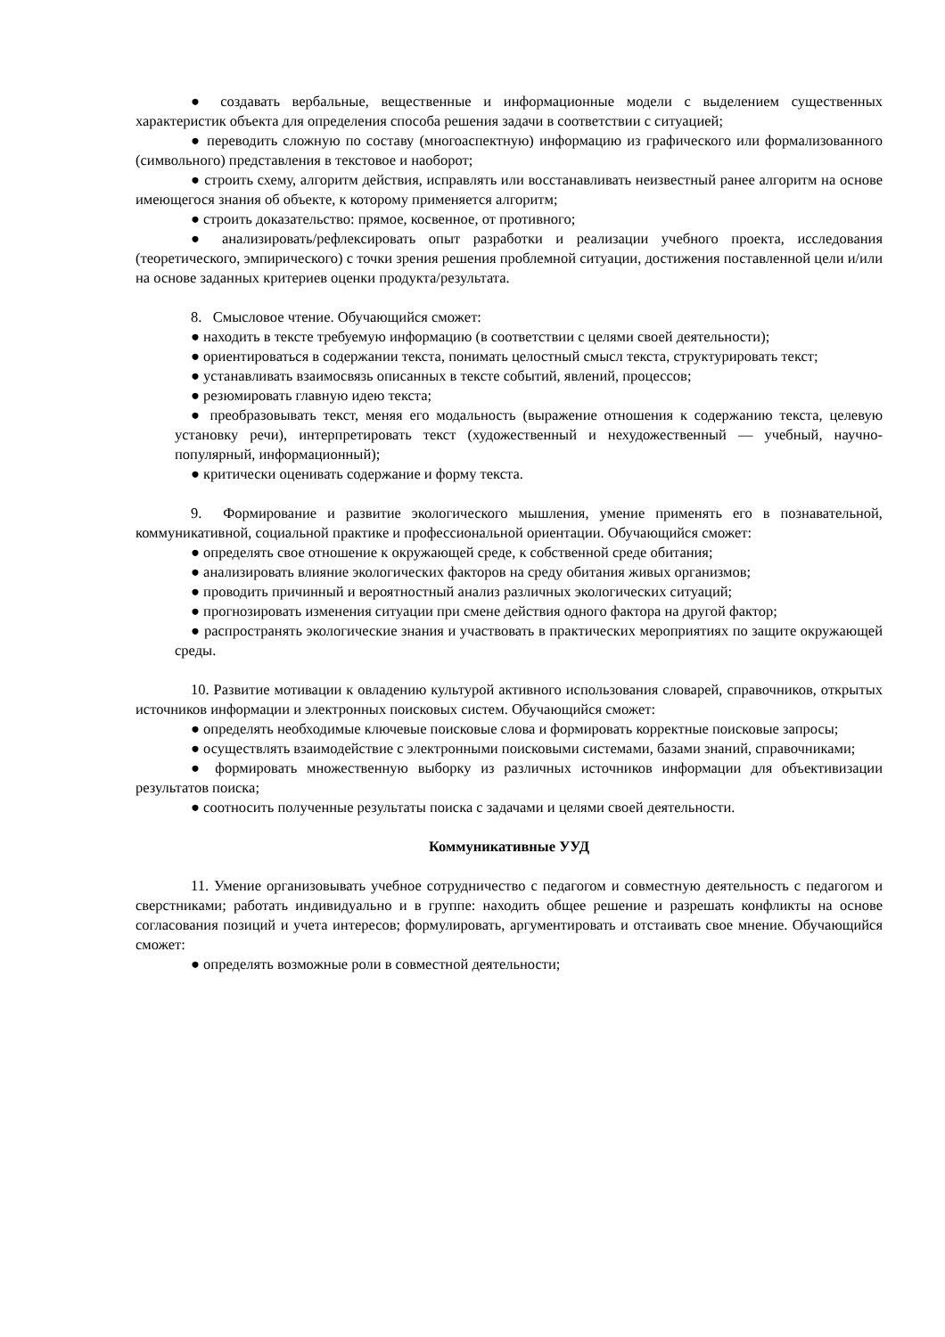● создавать вербальные, вещественные и информационные модели с выделением существенных характеристик объекта для определения способа решения задачи в соответствии с ситуацией;
● переводить сложную по составу (многоаспектную) информацию из графического или формализованного (символьного) представления в текстовое и наоборот;
● строить схему, алгоритм действия, исправлять или восстанавливать неизвестный ранее алгоритм на основе имеющегося знания об объекте, к которому применяется алгоритм;
● строить доказательство: прямое, косвенное, от противного;
● анализировать/рефлексировать опыт разработки и реализации учебного проекта, исследования (теоретического, эмпирического) с точки зрения решения проблемной ситуации, достижения поставленной цели и/или на основе заданных критериев оценки продукта/результата.
8. Смысловое чтение. Обучающийся сможет:
● находить в тексте требуемую информацию (в соответствии с целями своей деятельности);
● ориентироваться в содержании текста, понимать целостный смысл текста, структурировать текст;
● устанавливать взаимосвязь описанных в тексте событий, явлений, процессов;
● резюмировать главную идею текста;
● преобразовывать текст, меняя его модальность (выражение отношения к содержанию текста, целевую установку речи), интерпретировать текст (художественный и нехудожественный — учебный, научно-популярный, информационный);
● критически оценивать содержание и форму текста.
9. Формирование и развитие экологического мышления, умение применять его в познавательной, коммуникативной, социальной практике и профессиональной ориентации. Обучающийся сможет:
● определять свое отношение к окружающей среде, к собственной среде обитания;
● анализировать влияние экологических факторов на среду обитания живых организмов;
● проводить причинный и вероятностный анализ различных экологических ситуаций;
● прогнозировать изменения ситуации при смене действия одного фактора на другой фактор;
● распространять экологические знания и участвовать в практических мероприятиях по защите окружающей среды.
10. Развитие мотивации к овладению культурой активного использования словарей, справочников, открытых источников информации и электронных поисковых систем. Обучающийся сможет:
● определять необходимые ключевые поисковые слова и формировать корректные поисковые запросы;
● осуществлять взаимодействие с электронными поисковыми системами, базами знаний, справочниками;
● формировать множественную выборку из различных источников информации для объективизации результатов поиска;
● соотносить полученные результаты поиска с задачами и целями своей деятельности.
Коммуникативные УУД
11. Умение организовывать учебное сотрудничество с педагогом и совместную деятельность с педагогом и сверстниками; работать индивидуально и в группе: находить общее решение и разрешать конфликты на основе согласования позиций и учета интересов; формулировать, аргументировать и отстаивать свое мнение. Обучающийся сможет:
● определять возможные роли в совместной деятельности;